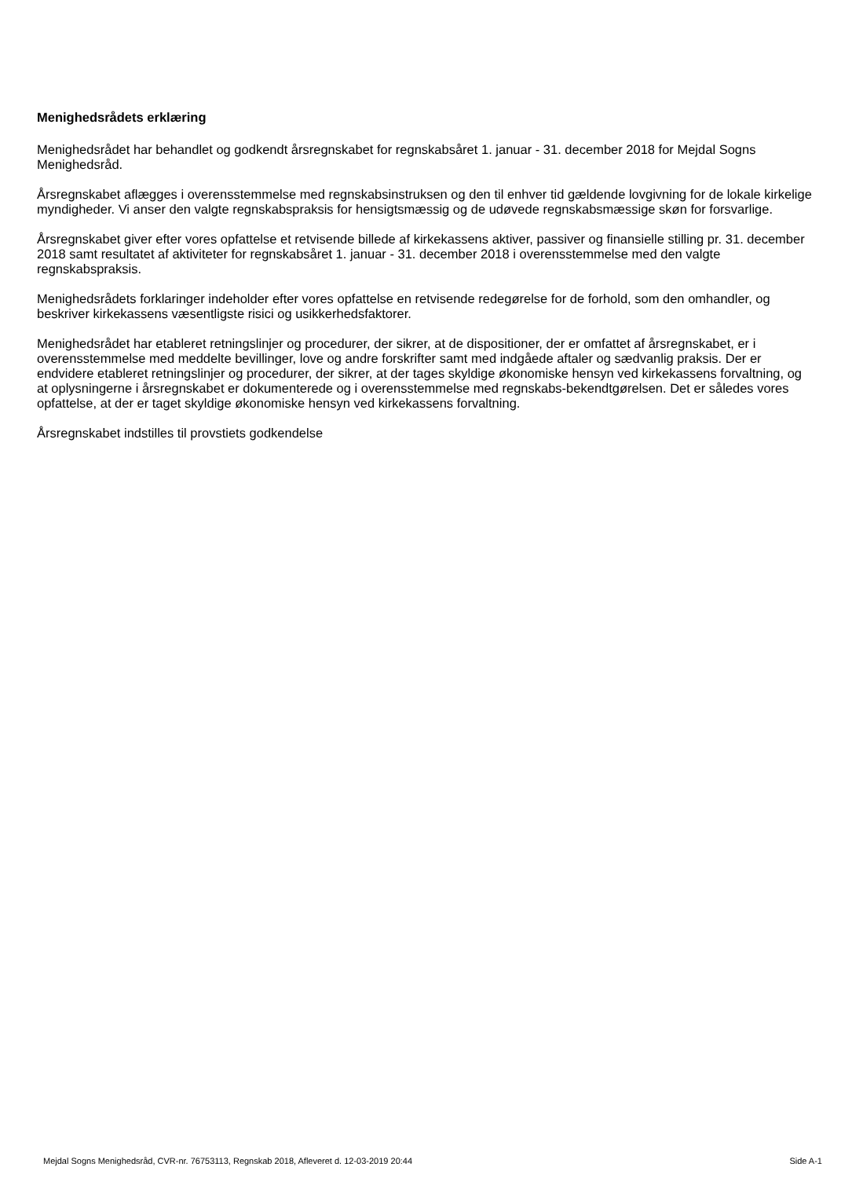Menighedsrådets erklæring
Menighedsrådet har behandlet og godkendt årsregnskabet for regnskabsåret 1. januar - 31. december 2018 for Mejdal Sogns Menighedsråd.
Årsregnskabet aflægges i overensstemmelse med regnskabsinstruksen og den til enhver tid gældende lovgivning for de lokale kirkelige myndigheder. Vi anser den valgte regnskabspraksis for hensigtsmæssig og de udøvede regnskabsmæssige skøn for forsvarlige.
Årsregnskabet giver efter vores opfattelse et retvisende billede af kirkekassens aktiver, passiver og finansielle stilling pr. 31. december 2018 samt resultatet af aktiviteter for regnskabsåret 1. januar - 31. december 2018 i overensstemmelse med den valgte regnskabspraksis.
Menighedsrådets forklaringer indeholder efter vores opfattelse en retvisende redegørelse for de forhold, som den omhandler, og beskriver kirkekassens væsentligste risici og usikkerhedsfaktorer.
Menighedsrådet har etableret retningslinjer og procedurer, der sikrer, at de dispositioner, der er omfattet af årsregnskabet, er i overensstemmelse med meddelte bevillinger, love og andre forskrifter samt med indgåede aftaler og sædvanlig praksis. Der er endvidere etableret retningslinjer og procedurer, der sikrer, at der tages skyldige økonomiske hensyn ved kirkekassens forvaltning, og at oplysningerne i årsregnskabet er dokumenterede og i overensstemmelse med regnskabs-bekendtgørelsen. Det er således vores opfattelse, at der er taget skyldige økonomiske hensyn ved kirkekassens forvaltning.
Årsregnskabet indstilles til provstiets godkendelse
Mejdal Sogns Menighedsråd, CVR-nr. 76753113, Regnskab 2018, Afleveret d. 12-03-2019 20:44 Side A-1